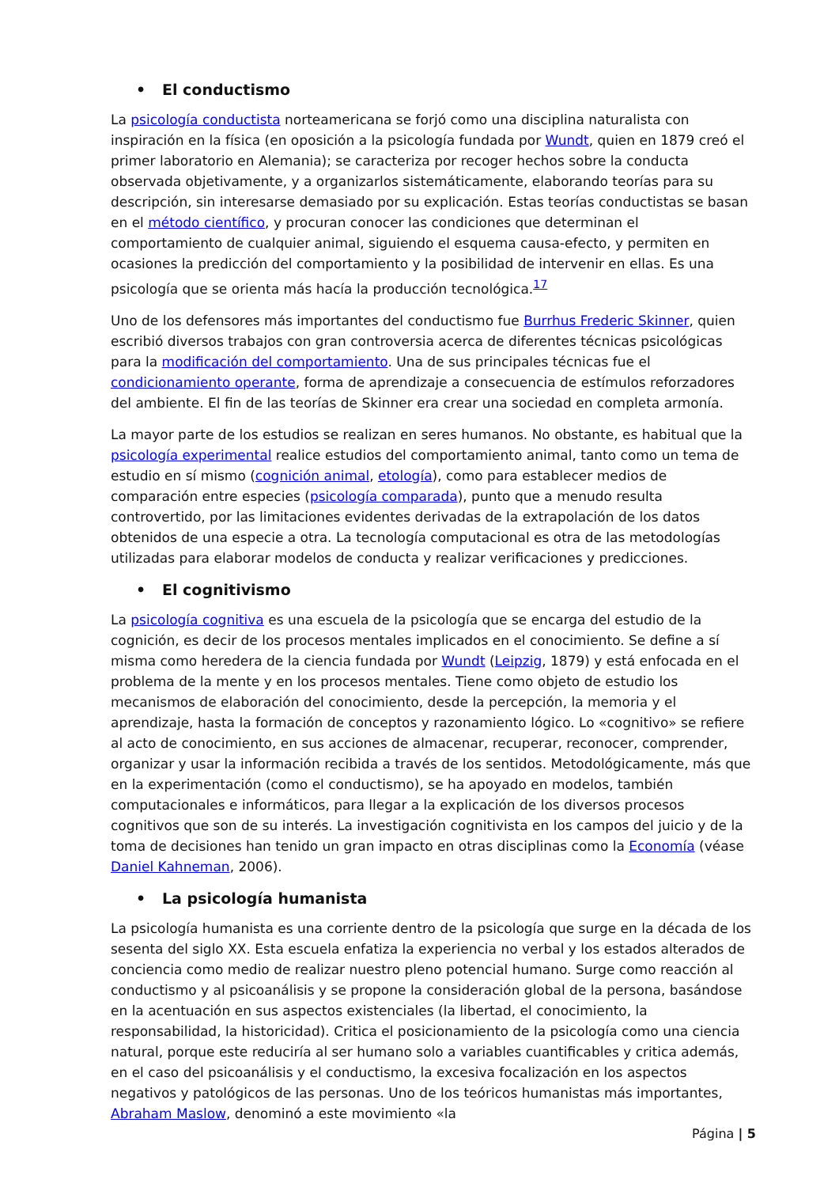• El conductismo
La psicología conductista norteamericana se forjó como una disciplina naturalista con inspiración en la física (en oposición a la psicología fundada por Wundt, quien en 1879 creó el primer laboratorio en Alemania); se caracteriza por recoger hechos sobre la conducta observada objetivamente, y a organizarlos sistemáticamente, elaborando teorías para su descripción, sin interesarse demasiado por su explicación. Estas teorías conductistas se basan en el método científico, y procuran conocer las condiciones que determinan el comportamiento de cualquier animal, siguiendo el esquema causa-efecto, y permiten en ocasiones la predicción del comportamiento y la posibilidad de intervenir en ellas. Es una psicología que se orienta más hacía la producción tecnológica.<sup>17</sup>
Uno de los defensores más importantes del conductismo fue Burrhus Frederic Skinner, quien escribió diversos trabajos con gran controversia acerca de diferentes técnicas psicológicas para la modificación del comportamiento. Una de sus principales técnicas fue el condicionamiento operante, forma de aprendizaje a consecuencia de estímulos reforzadores del ambiente. El fin de las teorías de Skinner era crear una sociedad en completa armonía.
La mayor parte de los estudios se realizan en seres humanos. No obstante, es habitual que la psicología experimental realice estudios del comportamiento animal, tanto como un tema de estudio en sí mismo (cognición animal, etología), como para establecer medios de comparación entre especies (psicología comparada), punto que a menudo resulta controvertido, por las limitaciones evidentes derivadas de la extrapolación de los datos obtenidos de una especie a otra. La tecnología computacional es otra de las metodologías utilizadas para elaborar modelos de conducta y realizar verificaciones y predicciones.
• El cognitivismo
La psicología cognitiva es una escuela de la psicología que se encarga del estudio de la cognición, es decir de los procesos mentales implicados en el conocimiento. Se define a sí misma como heredera de la ciencia fundada por Wundt (Leipzig, 1879) y está enfocada en el problema de la mente y en los procesos mentales. Tiene como objeto de estudio los mecanismos de elaboración del conocimiento, desde la percepción, la memoria y el aprendizaje, hasta la formación de conceptos y razonamiento lógico. Lo «cognitivo» se refiere al acto de conocimiento, en sus acciones de almacenar, recuperar, reconocer, comprender, organizar y usar la información recibida a través de los sentidos. Metodológicamente, más que en la experimentación (como el conductismo), se ha apoyado en modelos, también computacionales e informáticos, para llegar a la explicación de los diversos procesos cognitivos que son de su interés. La investigación cognitivista en los campos del juicio y de la toma de decisiones han tenido un gran impacto en otras disciplinas como la Economía (véase Daniel Kahneman, 2006).
• La psicología humanista
La psicología humanista es una corriente dentro de la psicología que surge en la década de los sesenta del siglo XX. Esta escuela enfatiza la experiencia no verbal y los estados alterados de conciencia como medio de realizar nuestro pleno potencial humano. Surge como reacción al conductismo y al psicoanálisis y se propone la consideración global de la persona, basándose en la acentuación en sus aspectos existenciales (la libertad, el conocimiento, la responsabilidad, la historicidad). Critica el posicionamiento de la psicología como una ciencia natural, porque este reduciría al ser humano solo a variables cuantificables y critica además, en el caso del psicoanálisis y el conductismo, la excesiva focalización en los aspectos negativos y patológicos de las personas. Uno de los teóricos humanistas más importantes, Abraham Maslow, denominó a este movimiento «la
Página | 5